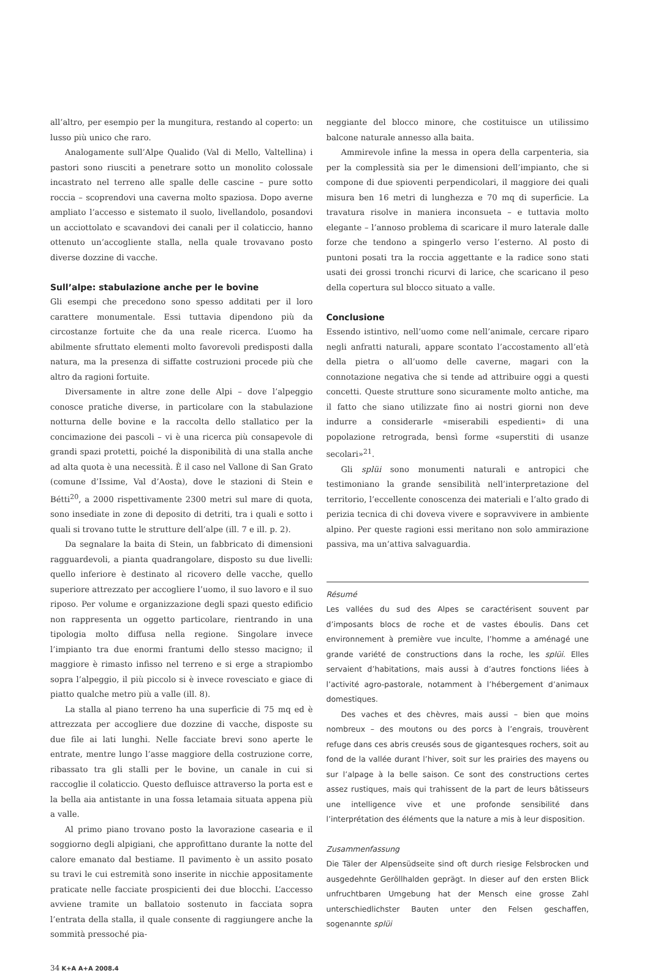all’altro, per esempio per la mungitura, restando al coperto: un lusso più unico che raro.
Analogamente sull’Alpe Qualido (Val di Mello, Valtellina) i pastori sono riusciti a penetrare sotto un monolito colossale incastrato nel terreno alle spalle delle cascine – pure sotto roccia – scoprendovi una caverna molto spaziosa. Dopo averne ampliato l’accesso e sistemato il suolo, livellandolo, posandovi un acciottolato e scavandovi dei canali per il colaticcio, hanno ottenuto un’accogliente stalla, nella quale trovavano posto diverse dozzine di vacche.
Sull’alpe: stabulazione anche per le bovine
Gli esempi che precedono sono spesso additati per il loro carattere monumentale. Essi tuttavia dipendono più da circostanze fortuite che da una reale ricerca. L’uomo ha abilmente sfruttato elementi molto favorevoli predisposti dalla natura, ma la presenza di siffatte costruzioni procede più che altro da ragioni fortuite.
Diversamente in altre zone delle Alpi – dove l’alpeggio conosce pratiche diverse, in particolare con la stabulazione notturna delle bovine e la raccolta dello stallatico per la concimazione dei pascoli – vi è una ricerca più consapevole di grandi spazi protetti, poiché la disponibilità di una stalla anche ad alta quota è una necessità. È il caso nel Vallone di San Grato (comune d’Issime, Val d’Aosta), dove le stazioni di Stein e Bétti<sup>20</sup>, a 2000 rispettivamente 2300 metri sul mare di quota, sono insediate in zone di deposito di detriti, tra i quali e sotto i quali si trovano tutte le strutture dell’alpe (ill. 7 e ill. p. 2).
Da segnalare la baita di Stein, un fabbricato di dimensioni ragguardevoli, a pianta quadrangolare, disposto su due livelli: quello inferiore è destinato al ricovero delle vacche, quello superiore attrezzato per accogliere l’uomo, il suo lavoro e il suo riposo. Per volume e organizzazione degli spazi questo edificio non rappresenta un oggetto particolare, rientrando in una tipologia molto diffusa nella regione. Singolare invece l’impianto tra due enormi frantumi dello stesso macigno; il maggiore è rimasto infisso nel terreno e si erge a strapiombo sopra l’alpeggio, il più piccolo si è invece rovesciato e giace di piatto qualche metro più a valle (ill. 8).
La stalla al piano terreno ha una superficie di 75 mq ed è attrezzata per accogliere due dozzine di vacche, disposte su due file ai lati lunghi. Nelle facciate brevi sono aperte le entrate, mentre lungo l’asse maggiore della costruzione corre, ribassato tra gli stalli per le bovine, un canale in cui si raccoglie il colaticcio. Questo defluisce attraverso la porta est e la bella aia antistante in una fossa letamaia situata appena più a valle.
Al primo piano trovano posto la lavorazione casearia e il soggiorno degli alpigiani, che approfittano durante la notte del calore emanato dal bestiame. Il pavimento è un assito posato su travi le cui estremità sono inserite in nicchie appositamente praticate nelle facciate prospicienti dei due blocchi. L’accesso avviene tramite un ballatoio sostenuto in facciata sopra l’entrata della stalla, il quale consente di raggiungere anche la sommità pressoché pia-
neggiante del blocco minore, che costituisce un utilissimo balcone naturale annesso alla baita.
Ammirevole infine la messa in opera della carpenteria, sia per la complessità sia per le dimensioni dell’impianto, che si compone di due spioventi perpendicolari, il maggiore dei quali misura ben 16 metri di lunghezza e 70 mq di superficie. La travatura risolve in maniera inconsueta – e tuttavia molto elegante – l’annoso problema di scaricare il muro laterale dalle forze che tendono a spingerlo verso l’esterno. Al posto di puntoni posati tra la roccia aggettante e la radice sono stati usati dei grossi tronchi ricurvi di larice, che scaricano il peso della copertura sul blocco situato a valle.
Conclusione
Essendo istintivo, nell’uomo come nell’animale, cercare riparo negli anfratti naturali, appare scontato l’accostamento all’età della pietra o all’uomo delle caverne, magari con la connotazione negativa che si tende ad attribuire oggi a questi concetti. Queste strutture sono sicuramente molto antiche, ma il fatto che siano utilizzate fino ai nostri giorni non deve indurre a considerarle «miserabili espedienti» di una popolazione retrograda, bensì forme «superstiti di usanze secolari»<sup>21</sup>.
Gli splüi sono monumenti naturali e antropici che testimoniano la grande sensibilità nell’interpretazione del territorio, l’eccellente conoscenza dei materiali e l’alto grado di perizia tecnica di chi doveva vivere e sopravvivere in ambiente alpino. Per queste ragioni essi meritano non solo ammirazione passiva, ma un’attiva salvaguardia.
Résumé
Les vallées du sud des Alpes se caractérisent souvent par d’imposants blocs de roche et de vastes éboulis. Dans cet environnement à première vue inculte, l’homme a aménagé une grande variété de constructions dans la roche, les splüi. Elles servaient d’habitations, mais aussi à d’autres fonctions liées à l’activité agro-pastorale, notamment à l’hébergement d’animaux domestiques.
Des vaches et des chèvres, mais aussi – bien que moins nombreux – des moutons ou des porcs à l’engrais, trouvèrent refuge dans ces abris creusés sous de gigantesques rochers, soit au fond de la vallée durant l’hiver, soit sur les prairies des mayens ou sur l’alpage à la belle saison. Ce sont des constructions certes assez rustiques, mais qui trahissent de la part de leurs bâtisseurs une intelligence vive et une profonde sensibilité dans l’interprétation des éléments que la nature a mis à leur disposition.
Zusammenfassung
Die Täler der Alpensüdseite sind oft durch riesige Felsbrocken und ausgedehnte Geröllhalden geprägt. In dieser auf den ersten Blick unfruchtbaren Umgebung hat der Mensch eine grosse Zahl unterschiedlichster Bauten unter den Felsen geschaffen, sogenannte splüi
34 K+A A+A 2008.4